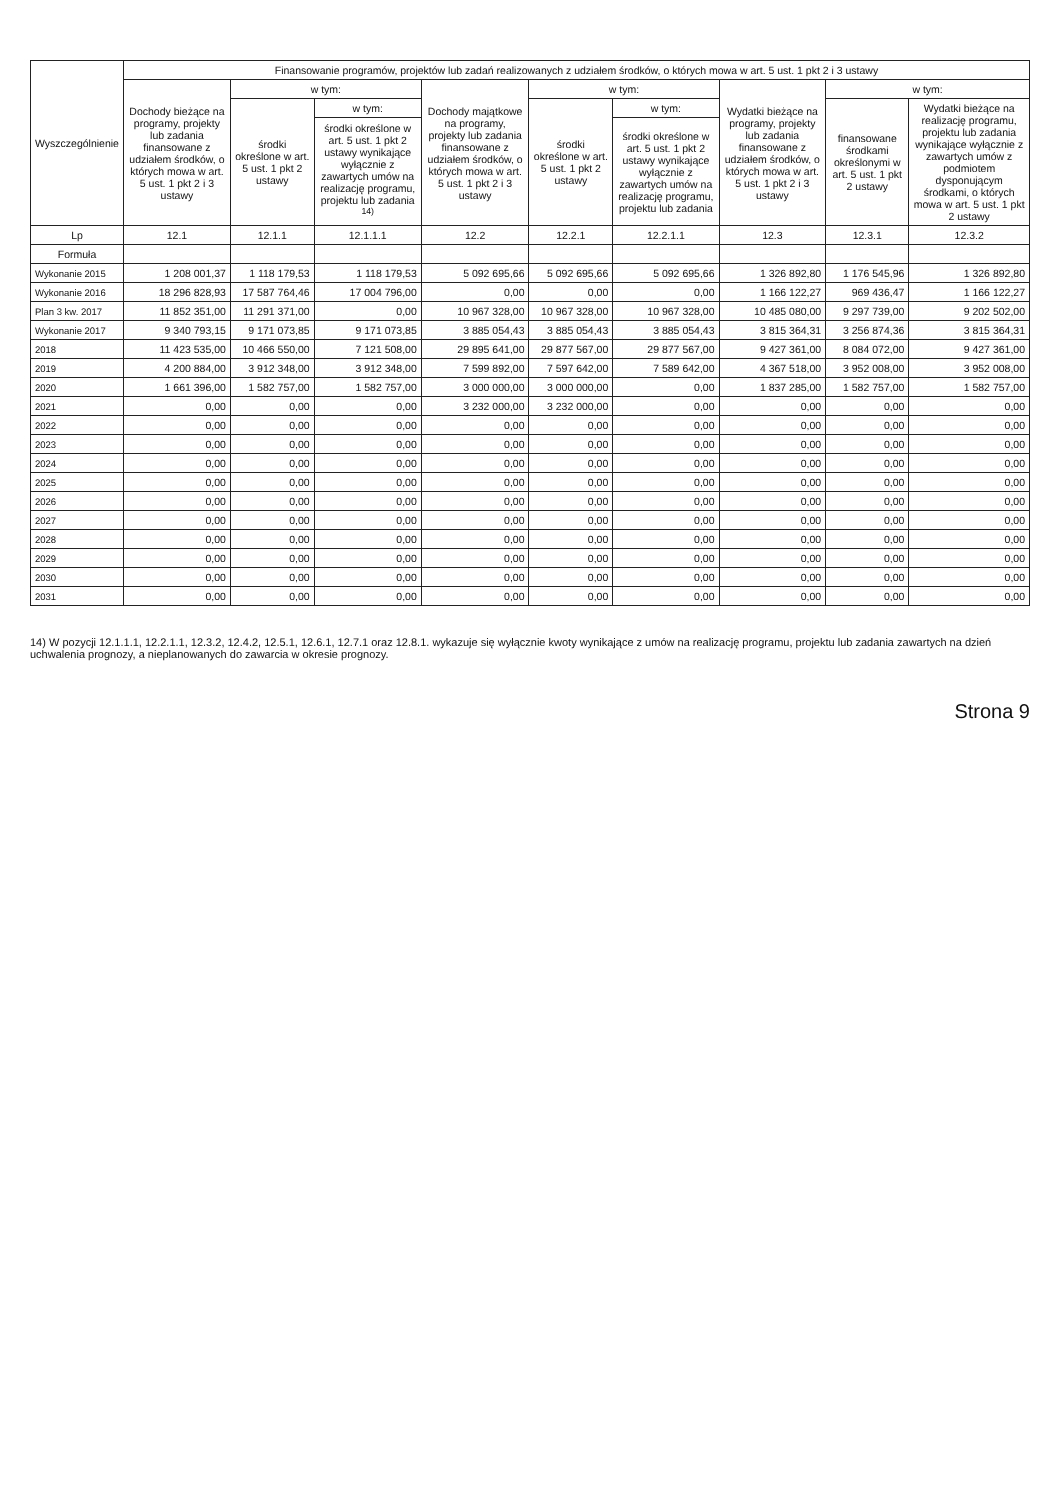| Wyszczególnienie | Finansowanie programów, projektów lub zadań realizowanych z udziałem środków, o których mowa w art. 5 ust. 1 pkt 2 i 3 ustawy | | | | | | | | |
| --- | --- | --- | --- | --- | --- | --- | --- | --- | --- |
| | Dochody bieżące na programy, projekty lub zadania finansowane z udziałem środków, o których mowa w art. 5 ust. 1 pkt 2 i 3 ustawy | w tym: | | Dochody majątkowe na programy, projekty lub zadania finansowane z udziałem środków, o których mowa w art. 5 ust. 1 pkt 2 i 3 ustawy | w tym: | | Wydatki bieżące na programy, projekty lub zadania finansowane z udziałem środków, o których mowa w art. 5 ust. 1 pkt 2 i 3 ustawy | w tym: | |
| | | środki określone w art. 5 ust. 1 pkt 2 ustawy | w tym: | | środki określone w art. 5 ust. 1 pkt 2 ustawy | w tym: | | finansowane środkami określonymi w art. 5 ust. 1 pkt 2 ustawy | Wydatki bieżące na realizację programu, projektu lub zadania wynikające wyłącznie z zawartych umów z podmiotem dysponującym środkami, o których mowa w art. 5 ust. 1 pkt 2 ustawy |
| | | | środki określone w art. 5 ust. 1 pkt 2 ustawy wynikające wyłącznie z zawartych umów na realizację programu, projektu lub zadania <sup>14)</sup> | | | środki określone w art. 5 ust. 1 pkt 2 ustawy wynikające wyłącznie z zawartych umów na realizację programu, projektu lub zadania | | | |
| Lp | 12.1 | 12.1.1 | 12.1.1.1 | 12.2 | 12.2.1 | 12.2.1.1 | 12.3 | 12.3.1 | 12.3.2 |
| Formuła | | | | | | | | | |
| Wykonanie 2015 | 1 208 001,37 | 1 118 179,53 | 1 118 179,53 | 5 092 695,66 | 5 092 695,66 | 5 092 695,66 | 1 326 892,80 | 1 176 545,96 | 1 326 892,80 |
| Wykonanie 2016 | 18 296 828,93 | 17 587 764,46 | 17 004 796,00 | 0,00 | 0,00 | 0,00 | 1 166 122,27 | 969 436,47 | 1 166 122,27 |
| Plan 3 kw. 2017 | 11 852 351,00 | 11 291 371,00 | 0,00 | 10 967 328,00 | 10 967 328,00 | 10 967 328,00 | 10 485 080,00 | 9 297 739,00 | 9 202 502,00 |
| Wykonanie 2017 | 9 340 793,15 | 9 171 073,85 | 9 171 073,85 | 3 885 054,43 | 3 885 054,43 | 3 885 054,43 | 3 815 364,31 | 3 256 874,36 | 3 815 364,31 |
| 2018 | 11 423 535,00 | 10 466 550,00 | 7 121 508,00 | 29 895 641,00 | 29 877 567,00 | 29 877 567,00 | 9 427 361,00 | 8 084 072,00 | 9 427 361,00 |
| 2019 | 4 200 884,00 | 3 912 348,00 | 3 912 348,00 | 7 599 892,00 | 7 597 642,00 | 7 589 642,00 | 4 367 518,00 | 3 952 008,00 | 3 952 008,00 |
| 2020 | 1 661 396,00 | 1 582 757,00 | 1 582 757,00 | 3 000 000,00 | 3 000 000,00 | 0,00 | 1 837 285,00 | 1 582 757,00 | 1 582 757,00 |
| 2021 | 0,00 | 0,00 | 0,00 | 3 232 000,00 | 3 232 000,00 | 0,00 | 0,00 | 0,00 | 0,00 |
| 2022 | 0,00 | 0,00 | 0,00 | 0,00 | 0,00 | 0,00 | 0,00 | 0,00 | 0,00 |
| 2023 | 0,00 | 0,00 | 0,00 | 0,00 | 0,00 | 0,00 | 0,00 | 0,00 | 0,00 |
| 2024 | 0,00 | 0,00 | 0,00 | 0,00 | 0,00 | 0,00 | 0,00 | 0,00 | 0,00 |
| 2025 | 0,00 | 0,00 | 0,00 | 0,00 | 0,00 | 0,00 | 0,00 | 0,00 | 0,00 |
| 2026 | 0,00 | 0,00 | 0,00 | 0,00 | 0,00 | 0,00 | 0,00 | 0,00 | 0,00 |
| 2027 | 0,00 | 0,00 | 0,00 | 0,00 | 0,00 | 0,00 | 0,00 | 0,00 | 0,00 |
| 2028 | 0,00 | 0,00 | 0,00 | 0,00 | 0,00 | 0,00 | 0,00 | 0,00 | 0,00 |
| 2029 | 0,00 | 0,00 | 0,00 | 0,00 | 0,00 | 0,00 | 0,00 | 0,00 | 0,00 |
| 2030 | 0,00 | 0,00 | 0,00 | 0,00 | 0,00 | 0,00 | 0,00 | 0,00 | 0,00 |
| 2031 | 0,00 | 0,00 | 0,00 | 0,00 | 0,00 | 0,00 | 0,00 | 0,00 | 0,00 |
14) W pozycji 12.1.1.1, 12.2.1.1, 12.3.2, 12.4.2, 12.5.1, 12.6.1, 12.7.1 oraz 12.8.1. wykazuje się wyłącznie kwoty wynikające z umów na realizację programu, projektu lub zadania zawartych na dzień uchwalenia prognozy, a nieplanowanych do zawarcia w okresie prognozy.
Strona 9